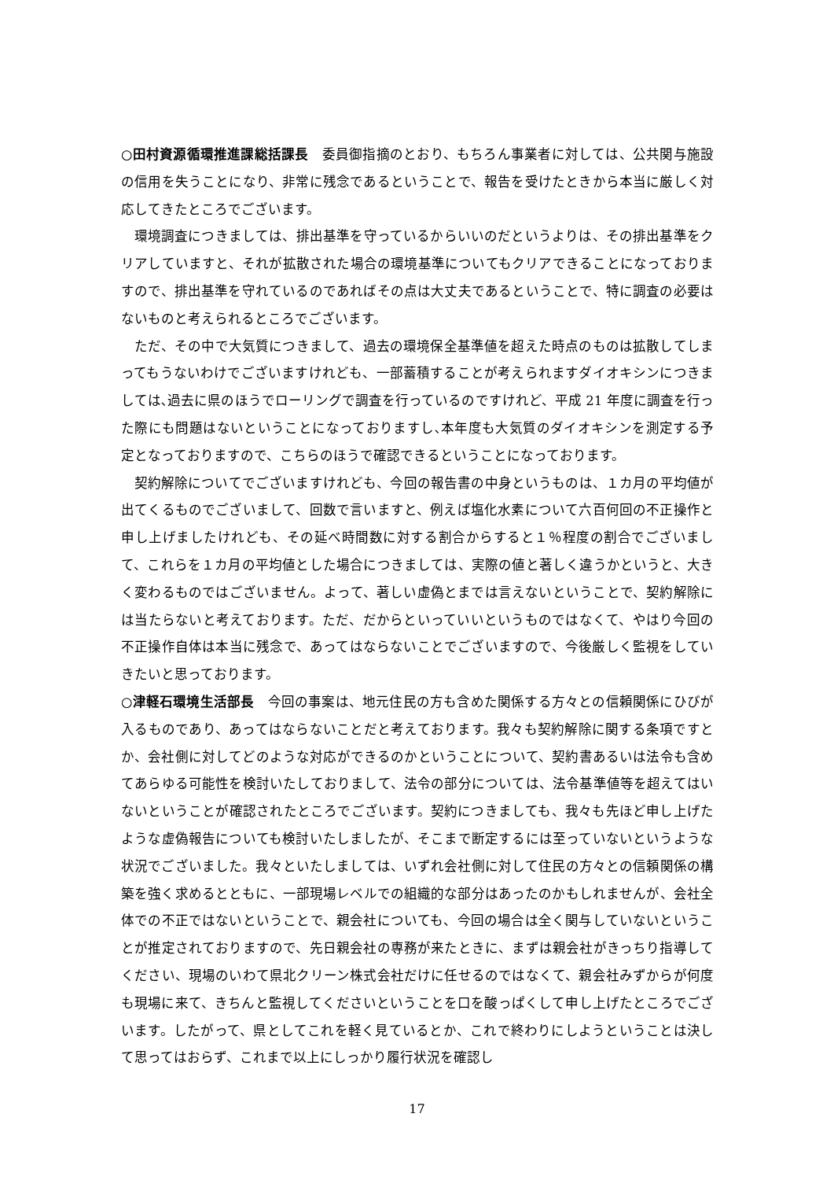○田村資源循環推進課総括課長　委員御指摘のとおり、もちろん事業者に対しては、公共関与施設の信用を失うことになり、非常に残念であるということで、報告を受けたときから本当に厳しく対応してきたところでございます。
環境調査につきましては、排出基準を守っているからいいのだというよりは、その排出基準をクリアしていますと、それが拡散された場合の環境基準についてもクリアできることになっておりますので、排出基準を守れているのであればその点は大丈夫であるということで、特に調査の必要はないものと考えられるところでございます。
ただ、その中で大気質につきまして、過去の環境保全基準値を超えた時点のものは拡散してしまってもうないわけでございますけれども、一部蓄積することが考えられますダイオキシンにつきましては､過去に県のほうでローリングで調査を行っているのですけれど、平成 21 年度に調査を行った際にも問題はないということになっておりますし､本年度も大気質のダイオキシンを測定する予定となっておりますので、こちらのほうで確認できるということになっております。
契約解除についてでございますけれども、今回の報告書の中身というものは、１カ月の平均値が出てくるものでございまして、回数で言いますと、例えば塩化水素について六百何回の不正操作と申し上げましたけれども、その延べ時間数に対する割合からすると１％程度の割合でございまして、これらを１カ月の平均値とした場合につきましては、実際の値と著しく違うかというと、大きく変わるものではございません。よって、著しい虚偽とまでは言えないということで、契約解除には当たらないと考えております。ただ、だからといっていいというものではなくて、やはり今回の不正操作自体は本当に残念で、あってはならないことでございますので、今後厳しく監視をしていきたいと思っております。
○津軽石環境生活部長　今回の事案は、地元住民の方も含めた関係する方々との信頼関係にひびが入るものであり、あってはならないことだと考えております。我々も契約解除に関する条項ですとか、会社側に対してどのような対応ができるのかということについて、契約書あるいは法令も含めてあらゆる可能性を検討いたしておりまして、法令の部分については、法令基準値等を超えてはいないということが確認されたところでございます。契約につきましても、我々も先ほど申し上げたような虚偽報告についても検討いたしましたが、そこまで断定するには至っていないというような状況でございました。我々といたしましては、いずれ会社側に対して住民の方々との信頼関係の構築を強く求めるとともに、一部現場レベルでの組織的な部分はあったのかもしれませんが、会社全体での不正ではないということで、親会社についても、今回の場合は全く関与していないということが推定されておりますので、先日親会社の専務が来たときに、まずは親会社がきっちり指導してください、現場のいわて県北クリーン株式会社だけに任せるのではなくて、親会社みずからが何度も現場に来て、きちんと監視してくださいということを口を酸っぱくして申し上げたところでございます。したがって、県としてこれを軽く見ているとか、これで終わりにしようということは決して思ってはおらず、これまで以上にしっかり履行状況を確認し
17